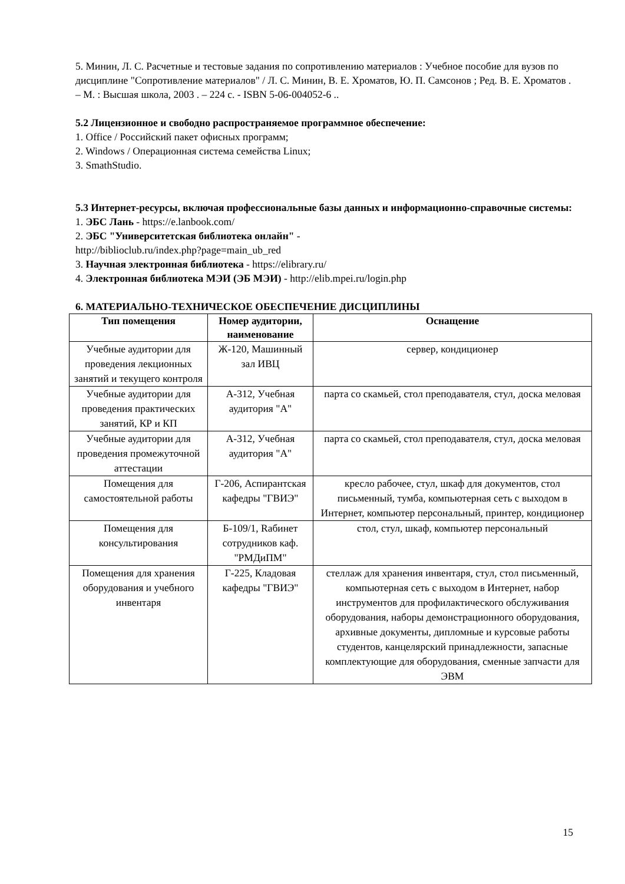5. Минин, Л. С. Расчетные и тестовые задания по сопротивлению материалов : Учебное пособие для вузов по дисциплине "Сопротивление материалов" / Л. С. Минин, В. Е. Хроматов, Ю. П. Самсонов ; Ред. В. Е. Хроматов . – М. : Высшая школа, 2003 . – 224 с. - ISBN 5-06-004052-6 ..
5.2 Лицензионное и свободно распространяемое программное обеспечение:
1. Office / Российский пакет офисных программ;
2. Windows / Операционная система семейства Linux;
3. SmathStudio.
5.3 Интернет-ресурсы, включая профессиональные базы данных и информационно-справочные системы:
1. ЭБС Лань - https://e.lanbook.com/
2. ЭБС "Университетская библиотека онлайн" -
http://biblioclub.ru/index.php?page=main_ub_red
3. Научная электронная библиотека - https://elibrary.ru/
4. Электронная библиотека МЭИ (ЭБ МЭИ) - http://elib.mpei.ru/login.php
6. МАТЕРИАЛЬНО-ТЕХНИЧЕСКОЕ ОБЕСПЕЧЕНИЕ ДИСЦИПЛИНЫ
| Тип помещения | Номер аудитории, наименование | Оснащение |
| --- | --- | --- |
| Учебные аудитории для проведения лекционных занятий и текущего контроля | Ж-120, Машинный зал ИВЦ | сервер, кондиционер |
| Учебные аудитории для проведения практических занятий, КР и КП | А-312, Учебная аудитория "А" | парта со скамьей, стол преподавателя, стул, доска меловая |
| Учебные аудитории для проведения промежуточной аттестации | А-312, Учебная аудитория "А" | парта со скамьей, стол преподавателя, стул, доска меловая |
| Помещения для самостоятельной работы | Г-206, Аспирантская кафедры "ГВИЭ" | кресло рабочее, стул, шкаф для документов, стол письменный, тумба, компьютерная сеть с выходом в Интернет, компьютер персональный, принтер, кондиционер |
| Помещения для консультирования | Б-109/1, Rабинет сотрудников каф. "РМДиПМ" | стол, стул, шкаф, компьютер персональный |
| Помещения для хранения оборудования и учебного инвентаря | Г-225, Кладовая кафедры "ГВИЭ" | стеллаж для хранения инвентаря, стул, стол письменный, компьютерная сеть с выходом в Интернет, набор инструментов для профилактического обслуживания оборудования, наборы демонстрационного оборудования, архивные документы, дипломные и курсовые работы студентов, канцелярский принадлежности, запасные комплектующие для оборудования, сменные запчасти для ЭВМ |
15